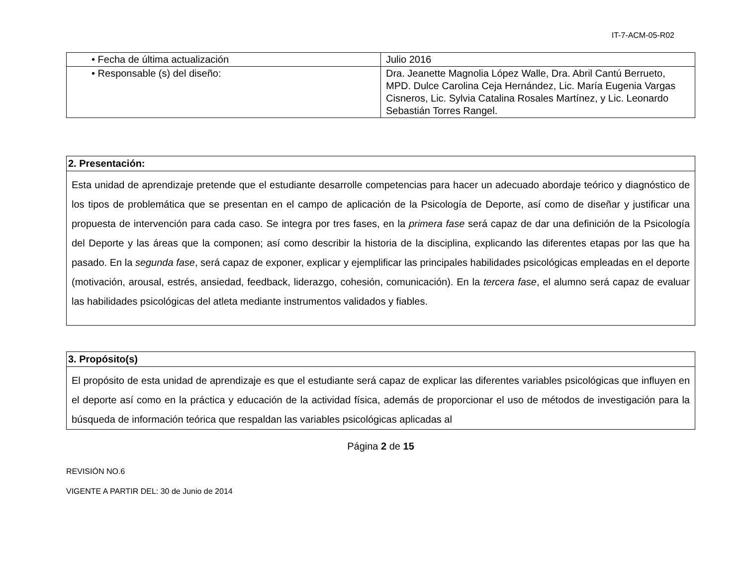IT-7-ACM-05-R02
| • Fecha de última actualización | Julio 2016 |
| • Responsable (s) del diseño: | Dra. Jeanette Magnolia López Walle, Dra. Abril Cantú Berrueto, MPD. Dulce Carolina Ceja Hernández, Lic. María Eugenia Vargas Cisneros, Lic. Sylvia Catalina Rosales Martínez, y Lic. Leonardo Sebastián Torres Rangel. |
| 2. Presentación: |
| Esta unidad de aprendizaje pretende que el estudiante desarrolle competencias para hacer un adecuado abordaje teórico y diagnóstico de los tipos de problemática que se presentan en el campo de aplicación de la Psicología de Deporte, así como de diseñar y justificar una propuesta de intervención para cada caso. Se integra por tres fases, en la primera fase será capaz de dar una definición de la Psicología del Deporte y las áreas que la componen; así como describir la historia de la disciplina, explicando las diferentes etapas por las que ha pasado. En la segunda fase , será capaz de exponer, explicar y ejemplificar las principales habilidades psicológicas empleadas en el deporte (motivación, arousal, estrés, ansiedad, feedback, liderazgo, cohesión, comunicación). En la tercera fase , el alumno será capaz de evaluar las habilidades psicológicas del atleta mediante instrumentos validados y fiables. |
| 3. Propósito(s) |
| El propósito de esta unidad de aprendizaje es que el estudiante será capaz de explicar las diferentes variables psicológicas que influyen en el deporte así como en la práctica y educación de la actividad física, además de proporcionar el uso de métodos de investigación para la búsqueda de información teórica que respaldan las variables psicológicas aplicadas al |
Página 2 de 15
REVISIÓN NO.6
VIGENTE A PARTIR DEL: 30 de Junio de 2014